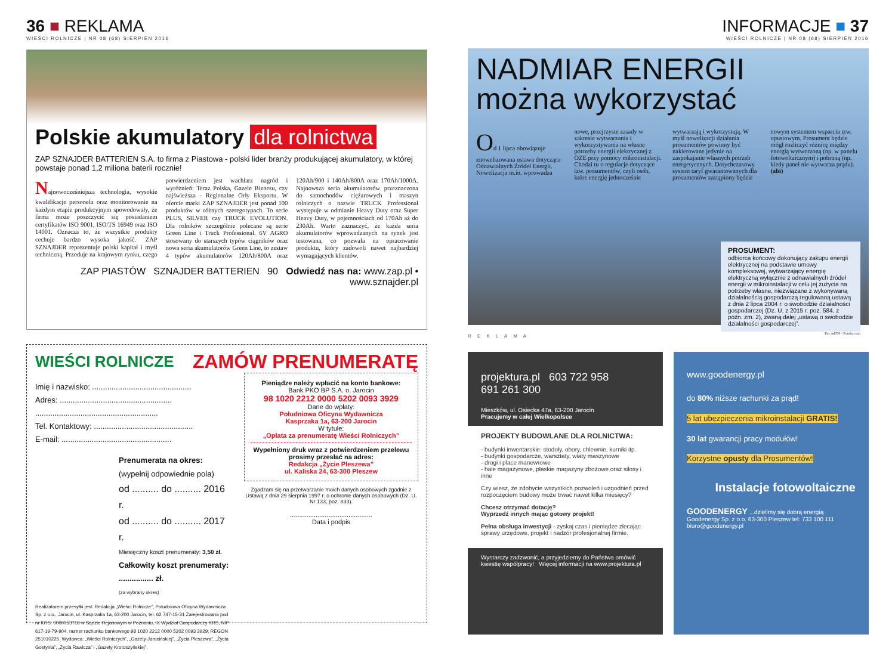36 ■ REKLAMA
WIEŚCI ROLNICZE | NR 08 (68) SIERPIEŃ 2016
Polskie akumulatory dla rolnictwa
ZAP SZNAJDER BATTERIEN S.A. to firma z Piastowa - polski lider branży produkującej akumulatory, w której powstaje ponad 1,2 miliona baterii rocznie!
Najnowocześniejsza technologia, wysokie kwalifikacje personelu oraz monitorowanie na każdym etapie produkcyjnym spowodowały, że firma może poszczycić się posiadaniem certyfikatów ISO 9001, ISO/TS 16949 oraz ISO 14001. Oznacza to, że wszystkie produkty cechuje bardzo wysoka jakość. ZAP SZNAJDER reprezentuje polski kapitał i myśl techniczną. Przoduje na krajowym rynku, czego potwierdzeniem jest wachlarz nagród i wyróżnień: Teraz Polska, Gazele Biznesu, czy najświeższa - Regionalne Orły Eksportu. W ofercie marki ZAP SZNAJDER jest ponad 100 produktów w różnych szeregotypach. To serie PLUS, SILVER czy TRUCK EVOLUTION. Dla rolników szczególnie polecane są serie Green Line i Truck Professional. 6V AGRO stosowany do starszych typów ciągników oraz nowa seria akumulatorów Green Line, to zestaw 4 typów akumulatorów 120Ah/800A oraz 120Ah/900 i 140Ah/800A oraz 170Ah/1000A. Najnowsza seria akumulatorów przeznaczona do samochodów ciężarowych i maszyn rolniczych o nazwie TRUCK Professional występuje w odmianie Heavy Duty oraz Super Heavy Duty, w pojemnościach od 170Ah aż do 230Ah. Warto zaznaczyć, że każda seria akumulatorów wprowadzanych na rynek jest testowana, co pozwala na opracowanie produktu, który zadowoli nawet najbardziej wymagających klientów.
ZAP PIASTÓW SZNAJDER BATTERIEN 90 Odwiedź nas na: www.zap.pl • www.sznajder.pl
WIEŚCI ROLNICZE ZAMÓW PRENUMERATĘ
Imię i nazwisko: ..............................................
Adres: ....................................................
.........................................................
Tel. Kontaktowy: ..............................................
E-mail: ...................................................
Prenumerata na okres:
(wypełnij odpowiednie pola)
od .......... do .......... 2016 r.
od .......... do .......... 2017 r.
Miesięczny koszt prenumeraty: 3,50 zł.
Całkowity koszt prenumeraty: ................ zł.
(za wybrany okres)
Realizatorem przesyłki jest: Redakcja „Wieści Rolnicze”, Południowa Oficyna Wydawnicza Sp. z o.o., Jarocin, ul. Kasprzaka 1a, 63-200 Jarocin, tel. 62 747-15-31 Zarejestrowana pod nr KRS: 0000053718 w Sądzie Rejonowym w Poznaniu, IX Wydział Gospodarczy KRS, NIP 617-19-79-904, numer rachunku bankowego 98 1020 2212 0000 5202 0093 3929; REGON 251010225. Wydawca: „Wieści Rolniczych”, „Gazety Jarocińskiej”, „Życia Pleszewa”, „Życia Gostynia”, „Życia Rawicza” i „Gazety Krotoszyńskiej”.
Pieniądze należy wpłacić na konto bankowe:
Bank PKO BP S.A. o. Jarocin
98 1020 2212 0000 5202 0093 3929
Dane do wpłaty:
Południowa Oficyna Wydawnicza
Kasprzaka 1a, 63-200 Jarocin
W tytule:
„Opłata za prenumeratę Wieści Rolniczych”
Wypełniony druk wraz z potwierdzeniem przelewu prosimy przesłać na adres:
Redakcja „Życie Pleszewa”
ul. Kaliska 24, 63-300 Pleszew
Zgadzam się na przetwarzanie moich danych osobowych zgodnie z Ustawą z dnia 29 sierpnia 1997 r. o ochronie danych osobowych (Dz. U. Nr 133, poz. 833).
.............................................
Data i podpis
INFORMACJE ■ 37
WIEŚCI ROLNICZE | NR 08 (68) SIERPIEŃ 2016
NADMIAR ENERGII
można wykorzystać
Od 1 lipca obowiązuje znowelizowana ustawa dotycząca Odnawialnych Źródeł Energii. Nowelizacja m.in. wprowadza nowe, przejrzyste zasady w zakresie wytwarzania i wykorzystywania na własne potrzeby energii elektrycznej z OZE przy pomocy mikroinstalacji. Chodzi tu o regulacje dotyczące tzw. prosumentów, czyli osób, które energię jednocześnie wytwarzają i wykorzystują. W myśl nowelizacji działania prosumentów powinny być nakierowane jedynie na zaspokajanie własnych potrzeb energetycznych. Dotychczasowy system taryf gwarantowanych dla prosumentów zastąpiony będzie nowym systemem wsparcia tzw. opustowym. Prosument będzie mógł rozliczyć różnicę między energią wytworzoną (np. w panelu fotowoltaicznym) i pobraną (np. kiedy panel nie wytwarza prądu). (abi)
PROSUMENT:
odbiorca końcowy dokonujący zakupu energii elektrycznej na podstawie umowy kompleksowej, wytwarzający energię elektryczną wyłącznie z odnawialnych źródeł energii w mikroinstalacji w celu jej zużycia na potrzeby własne, niezwiązane z wykonywaną działalnością gospodarczą regulowaną ustawą z dnia 2 lipca 2004 r. o swobodzie działalności gospodarczej (Dz. U. z 2015 r. poz. 584, z późn. zm. 2), zwaną dalej „ustawą o swobodzie działalności gospodarczej”.
Fot. nd700 - Fotolia.com
R E K L A M A
projektura.pl 603 722 958
691 261 300
Mieszków, ul. Osiecka 47a, 63-200 Jarocin
Pracujemy w całej Wielkopolsce
PROJEKTY BUDOWLANE DLA ROLNICTWA:
- budynki inwentarskie: stodoły, obory, chlewnie, kurniki itp.
- budynki gospodarcze, warsztaty, wiaty maszynowe
- drogi i place manewrowe
- hale magazynowe, płaskie magazyny zbożowe oraz silosy i inne
Czy wiesz, że zdobycie wszystkich pozwoleń i uzgodnień przed rozpoczęciem budowy może trwać nawet kilka miesięcy?
Chcesz otrzymać dotację?
Wyprzedź innych mając gotowy projekt!
Pełna obsługa inwestycji - zyskaj czas i pieniądze zlecając sprawy urzędowe, projekt i nadzór profesjonalnej firmie.
Wystarczy zadzwonić, a przyjedziemy do Państwa omówić kwestię współpracy! Więcej informacji na www.projektura.pl
www.goodenergy.pl
do 80% niższe rachunki za prąd!
5 lat ubezpieczenia mikroinstalacji GRATIS!
30 lat gwarancji pracy modułów!
Korzystne opusty dla Prosumentów!
Instalacje fotowoltaiczne
GOODENERGY ...dzielimy się dobrą energią
Goodenergy Sp. z o.o. 63-300 Pleszew tel: 733 100 111 biuro@goodenergy.pl